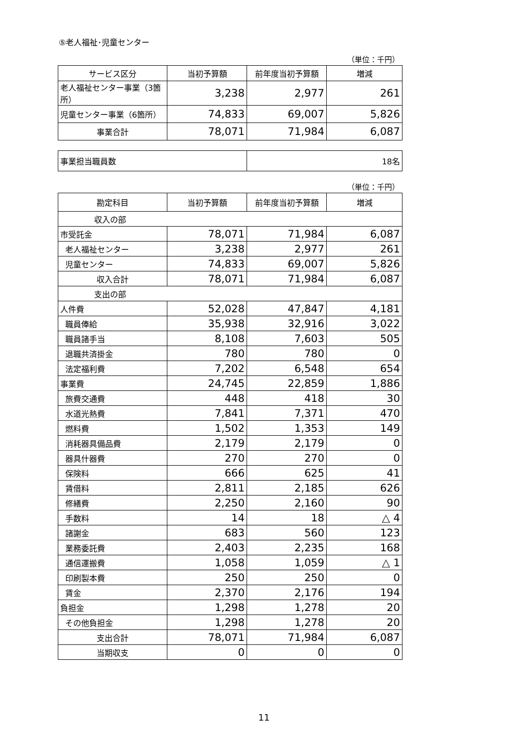⑤老人福祉･児童センター
（単位：千円）
| サービス区分 | 当初予算額 | 前年度当初予算額 | 増減 |
| --- | --- | --- | --- |
| 老人福祉センター事業（3箇所） | 3,238 | 2,977 | 261 |
| 児童センター事業（6箇所） | 74,833 | 69,007 | 5,826 |
| 事業合計 | 78,071 | 71,984 | 6,087 |
| 事業担当職員数 | 18名 |
（単位：千円）
| 勘定科目 | 当初予算額 | 前年度当初予算額 | 増減 |
| --- | --- | --- | --- |
| 収入の部 | | | |
| 市受託金 | 78,071 | 71,984 | 6,087 |
| 老人福祉センター | 3,238 | 2,977 | 261 |
| 児童センター | 74,833 | 69,007 | 5,826 |
| 収入合計 | 78,071 | 71,984 | 6,087 |
| 支出の部 | | | |
| 人件費 | 52,028 | 47,847 | 4,181 |
| 職員俸給 | 35,938 | 32,916 | 3,022 |
| 職員諸手当 | 8,108 | 7,603 | 505 |
| 退職共済掛金 | 780 | 780 | 0 |
| 法定福利費 | 7,202 | 6,548 | 654 |
| 事業費 | 24,745 | 22,859 | 1,886 |
| 旅費交通費 | 448 | 418 | 30 |
| 水道光熱費 | 7,841 | 7,371 | 470 |
| 燃料費 | 1,502 | 1,353 | 149 |
| 消耗器具備品費 | 2,179 | 2,179 | 0 |
| 器具什器費 | 270 | 270 | 0 |
| 保険料 | 666 | 625 | 41 |
| 賃借料 | 2,811 | 2,185 | 626 |
| 修繕費 | 2,250 | 2,160 | 90 |
| 手数料 | 14 | 18 | △ 4 |
| 諸謝金 | 683 | 560 | 123 |
| 業務委託費 | 2,403 | 2,235 | 168 |
| 通信運搬費 | 1,058 | 1,059 | △ 1 |
| 印刷製本費 | 250 | 250 | 0 |
| 賃金 | 2,370 | 2,176 | 194 |
| 負担金 | 1,298 | 1,278 | 20 |
| その他負担金 | 1,298 | 1,278 | 20 |
| 支出合計 | 78,071 | 71,984 | 6,087 |
| 当期収支 | 0 | 0 | 0 |
11